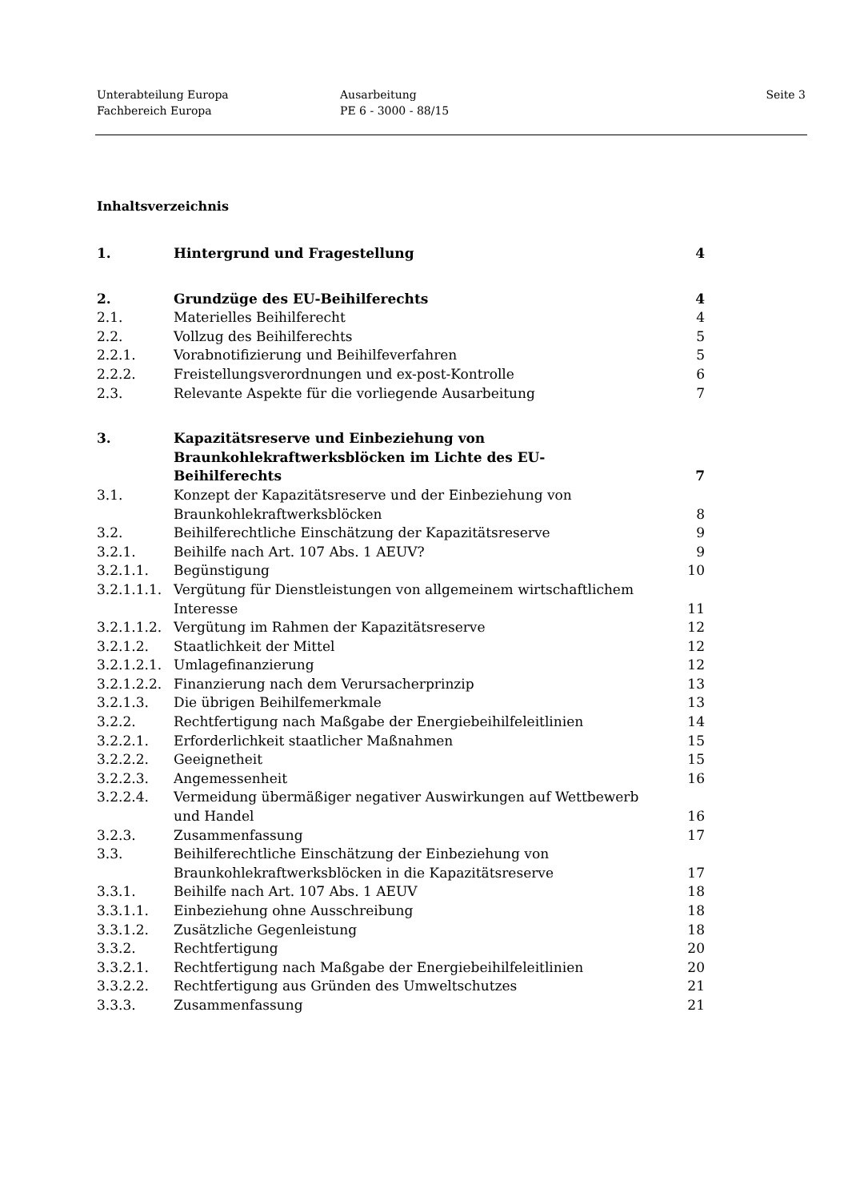Unterabteilung Europa
Fachbereich Europa
Ausarbeitung
PE 6 - 3000 - 88/15
Seite 3
Inhaltsverzeichnis
| 1. | Hintergrund und Fragestellung | 4 |
| 2. | Grundzüge des EU-Beihilferechts | 4 |
| 2.1. | Materielles Beihilferecht | 4 |
| 2.2. | Vollzug des Beihilferechts | 5 |
| 2.2.1. | Vorabnotifizierung und Beihilfeverfahren | 5 |
| 2.2.2. | Freistellungsverordnungen und ex-post-Kontrolle | 6 |
| 2.3. | Relevante Aspekte für die vorliegende Ausarbeitung | 7 |
| 3. | Kapazitätsreserve und Einbeziehung von Braunkohlekraftwerksblöcken im Lichte des EU- Beihilferechts | 7 |
| 3.1. | Konzept der Kapazitätsreserve und der Einbeziehung von Braunkohlekraftwerksblöcken | 8 |
| 3.2. | Beihilferechtliche Einschätzung der Kapazitätsreserve | 9 |
| 3.2.1. | Beihilfe nach Art. 107 Abs. 1 AEUV? | 9 |
| 3.2.1.1. | Begünstigung | 10 |
| 3.2.1.1.1. | Vergütung für Dienstleistungen von allgemeinem wirtschaftlichem Interesse | 11 |
| 3.2.1.1.2. | Vergütung im Rahmen der Kapazitätsreserve | 12 |
| 3.2.1.2. | Staatlichkeit der Mittel | 12 |
| 3.2.1.2.1. | Umlagefinanzierung | 12 |
| 3.2.1.2.2. | Finanzierung nach dem Verursacherprinzip | 13 |
| 3.2.1.3. | Die übrigen Beihilfemerkmale | 13 |
| 3.2.2. | Rechtfertigung nach Maßgabe der Energiebeihilfeleitlinien | 14 |
| 3.2.2.1. | Erforderlichkeit staatlicher Maßnahmen | 15 |
| 3.2.2.2. | Geeignetheit | 15 |
| 3.2.2.3. | Angemessenheit | 16 |
| 3.2.2.4. | Vermeidung übermäßiger negativer Auswirkungen auf Wettbewerb und Handel | 16 |
| 3.2.3. | Zusammenfassung | 17 |
| 3.3. | Beihilferechtliche Einschätzung der Einbeziehung von Braunkohlekraftwerksblöcken in die Kapazitätsreserve | 17 |
| 3.3.1. | Beihilfe nach Art. 107 Abs. 1 AEUV | 18 |
| 3.3.1.1. | Einbeziehung ohne Ausschreibung | 18 |
| 3.3.1.2. | Zusätzliche Gegenleistung | 18 |
| 3.3.2. | Rechtfertigung | 20 |
| 3.3.2.1. | Rechtfertigung nach Maßgabe der Energiebeihilfeleitlinien | 20 |
| 3.3.2.2. | Rechtfertigung aus Gründen des Umweltschutzes | 21 |
| 3.3.3. | Zusammenfassung | 21 |